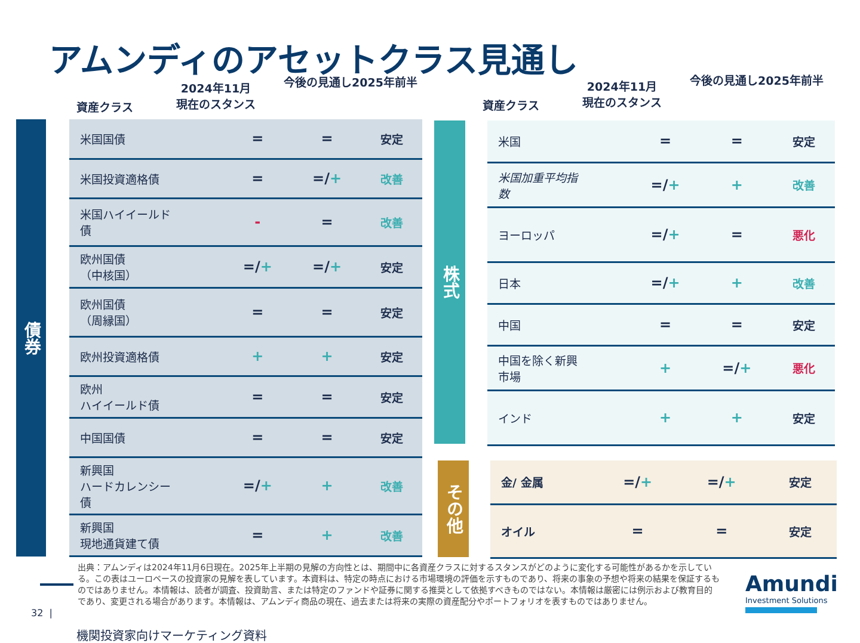アムンディのアセットクラス見通し
資産クラス
2024年11月
現在のスタンス
今後の見通し2025年前半
資産クラス
2024年11月
現在のスタンス
今後の見通し2025年前半
債券
株式
その他
| 米国国債 | = | = | 安定 |
| 米国投資適格債 | = | =/ + | 改善 |
| 米国ハイイールド 債 | - | = | 改善 |
| 欧州国債 （中核国） | =/ + | =/ + | 安定 |
| 欧州国債 （周縁国） | = | = | 安定 |
| 欧州投資適格債 | + | + | 安定 |
| 欧州 ハイイールド債 | = | = | 安定 |
| 中国国債 | = | = | 安定 |
| 新興国 ハードカレンシー 債 | =/ + | + | 改善 |
| 新興国 現地通貨建て債 | = | + | 改善 |
| 米国 | = | = | 安定 |
| 米国加重平均指 数 | =/ + | + | 改善 |
| ヨーロッパ | =/ + | = | 悪化 |
| 日本 | =/ + | + | 改善 |
| 中国 | = | = | 安定 |
| 中国を除く新興 市場 | + | =/ + | 悪化 |
| インド | + | + | 安定 |
| 金/ 金属 | =/ + | =/ + | 安定 |
| オイル | = | = | 安定 |
出典：アムンディは2024年11月6日現在。2025年上半期の見解の方向性とは、期間中に各資産クラスに対するスタンスがどのように変化する可能性があるかを示している。この表はユーロベースの投資家の見解を表しています。本資料は、特定の時点における市場環境の評価を示すものであり、将来の事象の予想や将来の結果を保証するものではありません。本情報は、読者が調査、投資助言、または特定のファンドや証券に関する推奨として依拠すべきものではない。本情報は厳密には例示および教育目的であり、変更される場合があります。本情報は、アムンディ商品の現在、過去または将来の実際の資産配分やポートフォリオを表すものではありません。
32 |
機関投資家向けマーケティング資料
Amundi
Investment Solutions